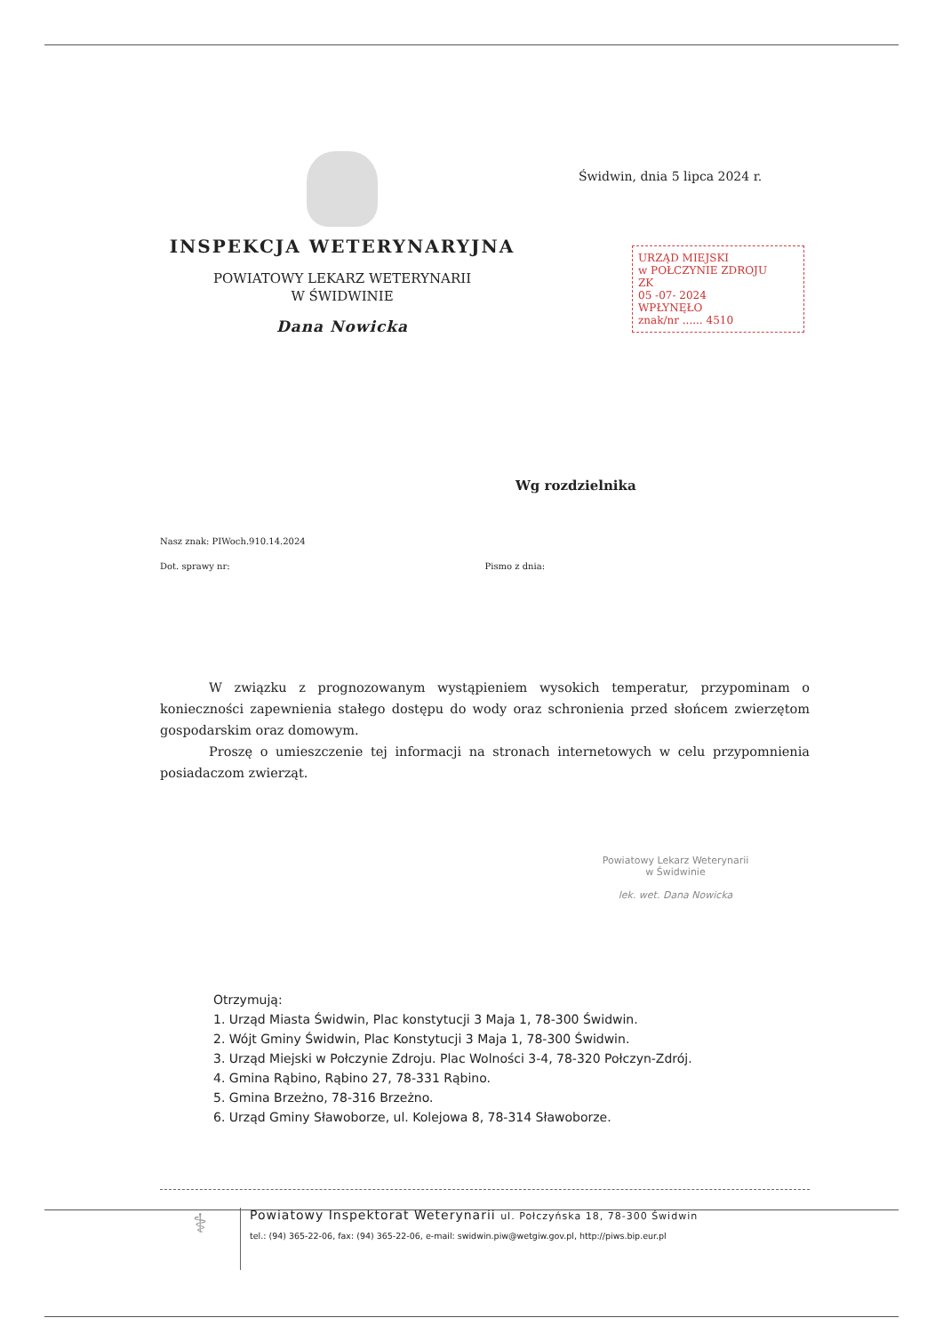INSPEKCJA WETERYNARYJNA
POWIATOWY LEKARZ WETERYNARII
W ŚWIDWINIE
Dana Nowicka
Świdwin, dnia 5 lipca 2024 r.
URZĄD MIEJSKI
w POŁCZYNIE ZDROJU
ZK
05 -07- 2024
WPŁYNĘŁO
znak/nr ...... 4510
Wg rozdzielnika
Nasz znak: PIWoch.910.14.2024
Dot. sprawy nr:
Pismo z dnia:
W związku z prognozowanym wystąpieniem wysokich temperatur, przypominam o konieczności zapewnienia stałego dostępu do wody oraz schronienia przed słońcem zwierzętom gospodarskim oraz domowym.
Proszę o umieszczenie tej informacji na stronach internetowych w celu przypomnienia posiadaczom zwierząt.
Powiatowy Lekarz Weterynarii
w Świdwinie
lek. wet. Dana Nowicka
Otrzymują:
1. Urząd Miasta Świdwin, Plac konstytucji 3 Maja 1, 78-300 Świdwin.
2. Wójt Gminy Świdwin, Plac Konstytucji 3 Maja 1, 78-300 Świdwin.
3. Urząd Miejski w Połczynie Zdroju. Plac Wolności 3-4, 78-320 Połczyn-Zdrój.
4. Gmina Rąbino, Rąbino 27, 78-331 Rąbino.
5. Gmina Brzeżno, 78-316 Brzeżno.
6. Urząd Gminy Sławoborze, ul. Kolejowa 8, 78-314 Sławoborze.
⚕
Powiatowy Inspektorat Weterynarii ul. Połczyńska 18, 78-300 Świdwin
tel.: (94) 365-22-06, fax: (94) 365-22-06, e-mail: swidwin.piw@wetgiw.gov.pl, http://piws.bip.eur.pl